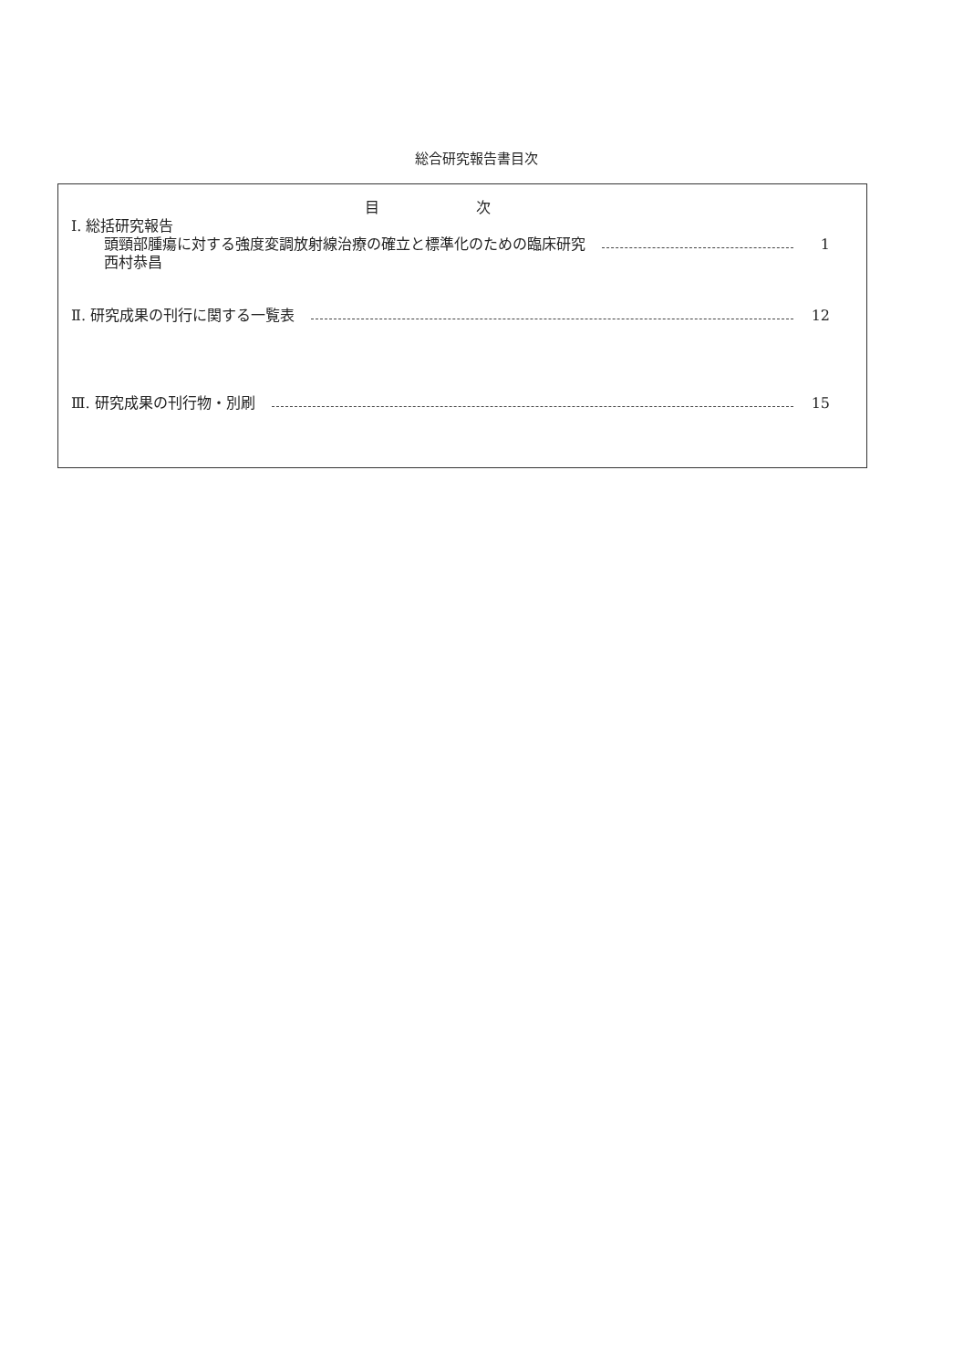総合研究報告書目次
目 次
Ⅰ. 総括研究報告
頭頸部腫瘍に対する強度変調放射線治療の確立と標準化のための臨床研究 1
西村恭昌
Ⅱ. 研究成果の刊行に関する一覧表 12
Ⅲ. 研究成果の刊行物・別刷 15